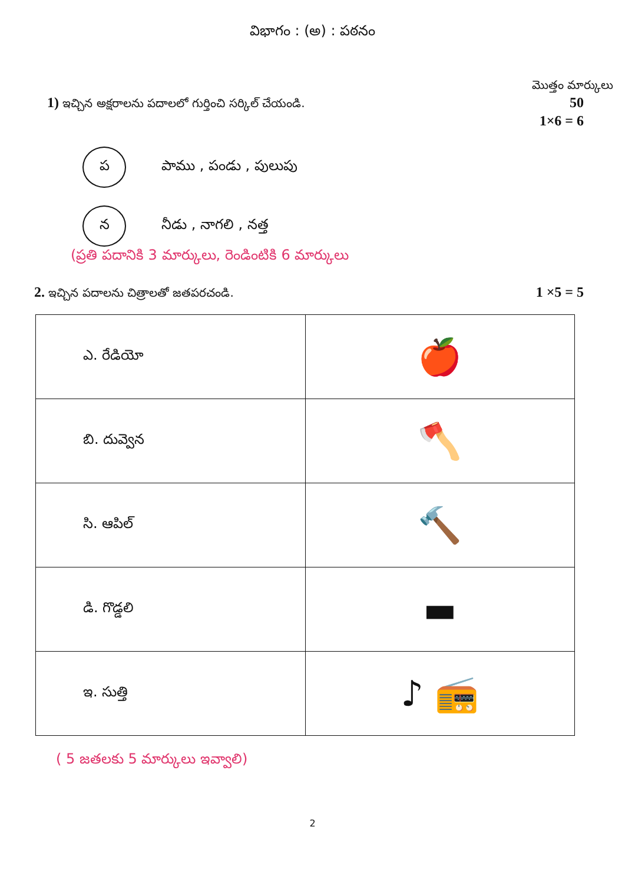విభాగం : (అ) : పఠనం
మొత్తం మార్కులు
1) ఇచ్చిన అక్షరాలను పదాలలో గుర్తించి సర్కిల్ చేయండి. 50
1×6 = 6
ప
పాము , పండు , పులుపు
న
నీడు , నాగలి , నత్త
(ప్రతి పదానికి 3 మార్కులు, రెండింటికి 6 మార్కులు
2. ఇచ్చిన పదాలను చిత్రాలతో జతపరచండి. 1 ×5 = 5
| ఎ. రేడియో | 🍎 |
| బి. దువ్వెన | 🪓 |
| సి. ఆపిల్ | 🔨 |
| డి. గొడ్డలి | ▬ |
| ఇ. సుత్తి | ♪ 📻 |
( 5 జతలకు 5 మార్కులు ఇవ్వాలి)
2